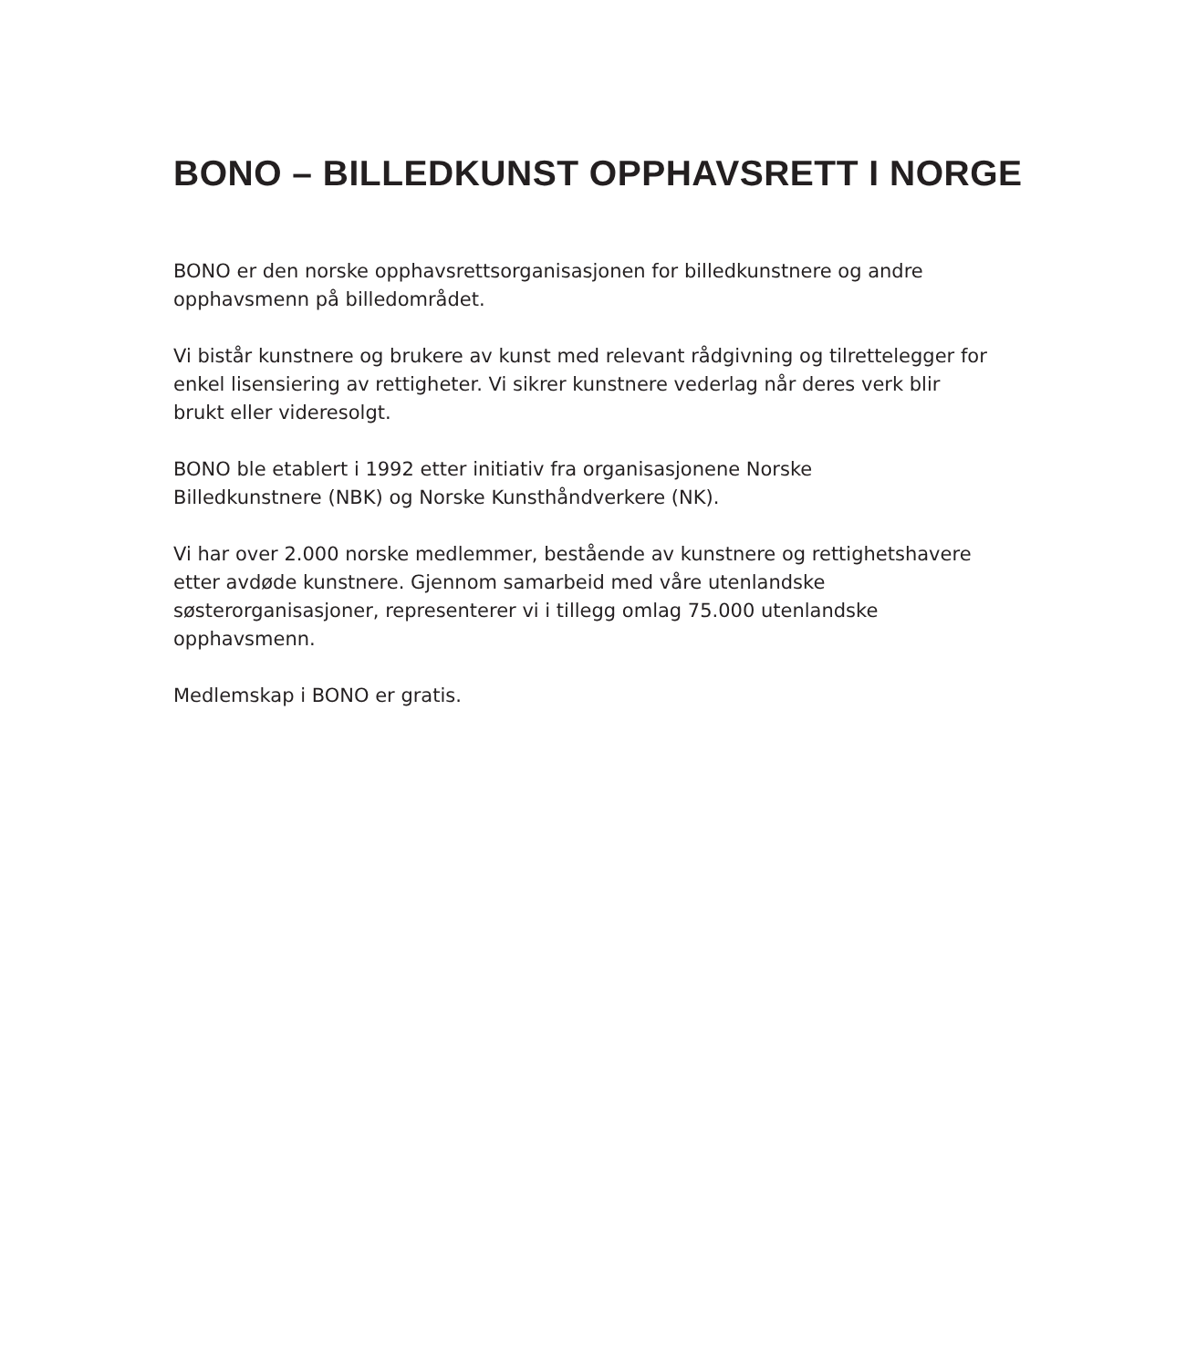BONO – BILLEDKUNST OPPHAVSRETT I NORGE
BONO er den norske opphavsrettsorganisasjonen for billedkunstnere og andre opphavsmenn på billedområdet.
Vi bistår kunstnere og brukere av kunst med relevant rådgivning og tilrettelegger for enkel lisensiering av rettigheter. Vi sikrer kunstnere vederlag når deres verk blir brukt eller videresolgt.
BONO ble etablert i 1992 etter initiativ fra organisasjonene Norske
Billedkunstnere (NBK) og Norske Kunsthåndverkere (NK).
Vi har over 2.000 norske medlemmer, bestående av kunstnere og rettighetshavere etter avdøde kunstnere. Gjennom samarbeid med våre utenlandske søsterorganisasjoner, representerer vi i tillegg omlag 75.000 utenlandske opphavsmenn.
Medlemskap i BONO er gratis.